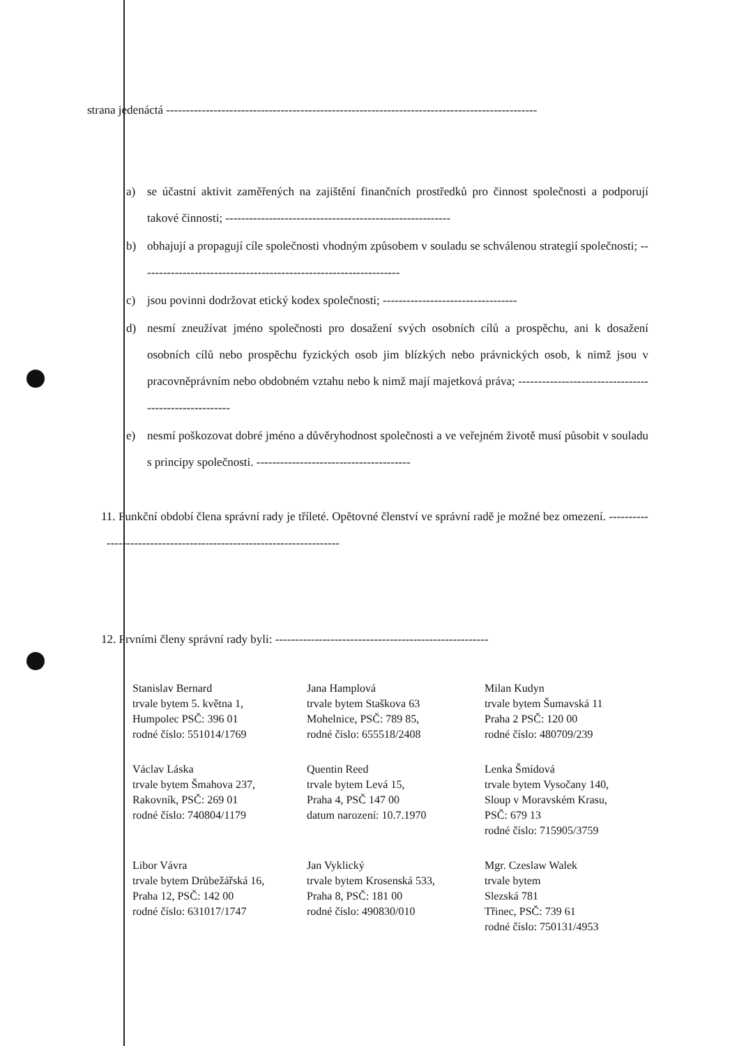strana jedenáctá ----------------------------------------------------------------------------------------------
a) se účastní aktivit zaměřených na zajištění finančních prostředků pro činnost společnosti a podporují takové činnosti; ---------------------------------------------------------
b) obhajují a propagují cíle společnosti vhodným způsobem v souladu se schválenou strategií společnosti; ------------------------------------------------------------------
c) jsou povinni dodržovat etický kodex společnosti; ----------------------------------
d) nesmí zneužívat jméno společnosti pro dosažení svých osobních cílů a prospěchu, ani k dosažení osobních cílů nebo prospěchu fyzických osob jim blízkých nebo právnických osob, k nimž jsou v pracovněprávním nebo obdobném vztahu nebo k nimž mají majetková práva; ------------------------------------------------------
e) nesmí poškozovat dobré jméno a důvěryhodnost společnosti a ve veřejném životě musí působit v souladu s principy společnosti. ---------------------------------------
11. Funkční období člena správní rady je tříleté. Opětovné členství ve správní radě je možné bez omezení. ---------------------------------------------------------------------
12. Prvními členy správní rady byli: ------------------------------------------------------
Stanislav Bernard
trvale bytem 5. května 1,
Humpolec PSČ: 396 01
rodné číslo: 551014/1769
Jana Hamplová
trvale bytem Staškova 63
Mohelnice, PSČ: 789 85,
rodné číslo: 655518/2408
Milan Kudyn
trvale bytem Šumavská 11
Praha 2 PSČ: 120 00
rodné číslo: 480709/239
Václav Láska
trvale bytem Šmahova 237,
Rakovník, PSČ: 269 01
rodné číslo: 740804/1179
Quentin Reed
trvale bytem Levá 15,
Praha 4, PSČ 147 00
datum narození: 10.7.1970
Lenka Šmídová
trvale bytem Vysočany 140,
Sloup v Moravském Krasu,
PSČ: 679 13
rodné číslo: 715905/3759
Libor Vávra
trvale bytem Drůbežářská 16,
Praha 12, PSČ: 142 00
rodné číslo: 631017/1747
Jan Vyklický
trvale bytem Krosenská 533,
Praha 8, PSČ: 181 00
rodné číslo: 490830/010
Mgr. Czeslaw Walek
trvale bytem
Slezská 781
Třinec, PSČ: 739 61
rodné číslo: 750131/4953